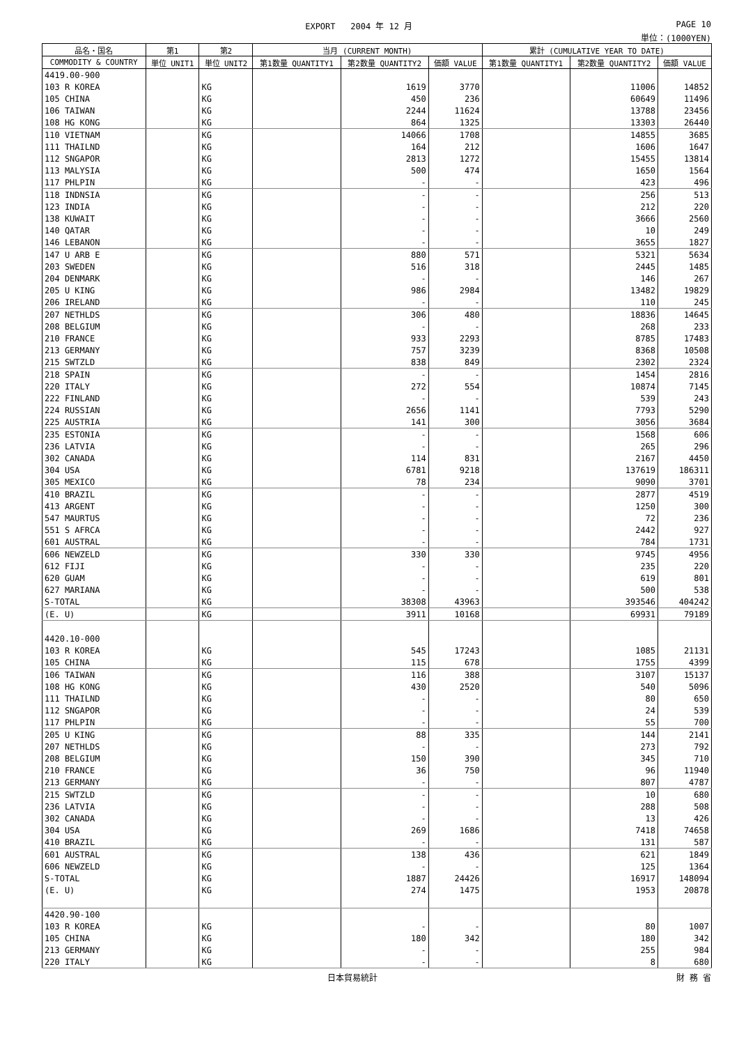EXPORT 2004 年 12 月 PAGE 10
単位：(1000YEN)
| 品名・国名 | 第1 | 第2 | 当月 (CURRENT MONTH) | | | 累計 (CUMULATIVE YEAR TO DATE) | | |
| --- | --- | --- | --- | --- | --- | --- | --- | --- |
| COMMODITY & COUNTRY | 単位 UNIT1 | 単位 UNIT2 | 第1数量 QUANTITY1 | 第2数量 QUANTITY2 | 価額 VALUE | 第1数量 QUANTITY1 | 第2数量 QUANTITY2 | 価額 VALUE |
| 4419.00-900 | | | | | | | | |
| 103 R KOREA | | KG | | 1619 | 3770 | | 11006 | 14852 |
| 105 CHINA | | KG | | 450 | 236 | | 60649 | 11496 |
| 106 TAIWAN | | KG | | 2244 | 11624 | | 13788 | 23456 |
| 108 HG KONG | | KG | | 864 | 1325 | | 13303 | 26440 |
| 110 VIETNAM | | KG | | 14066 | 1708 | | 14855 | 3685 |
| 111 THAILND | | KG | | 164 | 212 | | 1606 | 1647 |
| 112 SNGAPOR | | KG | | 2813 | 1272 | | 15455 | 13814 |
| 113 MALYSIA | | KG | | 500 | 474 | | 1650 | 1564 |
| 117 PHLPIN | | KG | | - | - | | 423 | 496 |
| 118 INDNSIA | | KG | | - | - | | 256 | 513 |
| 123 INDIA | | KG | | - | - | | 212 | 220 |
| 138 KUWAIT | | KG | | - | - | | 3666 | 2560 |
| 140 QATAR | | KG | | - | - | | 10 | 249 |
| 146 LEBANON | | KG | | - | - | | 3655 | 1827 |
| 147 U ARB E | | KG | | 880 | 571 | | 5321 | 5634 |
| 203 SWEDEN | | KG | | 516 | 318 | | 2445 | 1485 |
| 204 DENMARK | | KG | | - | - | | 146 | 267 |
| 205 U KING | | KG | | 986 | 2984 | | 13482 | 19829 |
| 206 IRELAND | | KG | | - | - | | 110 | 245 |
| 207 NETHLDS | | KG | | 306 | 480 | | 18836 | 14645 |
| 208 BELGIUM | | KG | | - | - | | 268 | 233 |
| 210 FRANCE | | KG | | 933 | 2293 | | 8785 | 17483 |
| 213 GERMANY | | KG | | 757 | 3239 | | 8368 | 10508 |
| 215 SWTZLD | | KG | | 838 | 849 | | 2302 | 2324 |
| 218 SPAIN | | KG | | - | - | | 1454 | 2816 |
| 220 ITALY | | KG | | 272 | 554 | | 10874 | 7145 |
| 222 FINLAND | | KG | | - | - | | 539 | 243 |
| 224 RUSSIAN | | KG | | 2656 | 1141 | | 7793 | 5290 |
| 225 AUSTRIA | | KG | | 141 | 300 | | 3056 | 3684 |
| 235 ESTONIA | | KG | | - | - | | 1568 | 606 |
| 236 LATVIA | | KG | | - | - | | 265 | 296 |
| 302 CANADA | | KG | | 114 | 831 | | 2167 | 4450 |
| 304 USA | | KG | | 6781 | 9218 | | 137619 | 186311 |
| 305 MEXICO | | KG | | 78 | 234 | | 9090 | 3701 |
| 410 BRAZIL | | KG | | - | - | | 2877 | 4519 |
| 413 ARGENT | | KG | | - | - | | 1250 | 300 |
| 547 MAURTUS | | KG | | - | - | | 72 | 236 |
| 551 S AFRCA | | KG | | - | - | | 2442 | 927 |
| 601 AUSTRAL | | KG | | - | - | | 784 | 1731 |
| 606 NEWZELD | | KG | | 330 | 330 | | 9745 | 4956 |
| 612 FIJI | | KG | | - | - | | 235 | 220 |
| 620 GUAM | | KG | | - | - | | 619 | 801 |
| 627 MARIANA | | KG | | - | - | | 500 | 538 |
| S-TOTAL | | KG | | 38308 | 43963 | | 393546 | 404242 |
| (E. U) | | KG | | 3911 | 10168 | | 69931 | 79189 |
| 4420.10-000 | | | | | | | | |
| 103 R KOREA | | KG | | 545 | 17243 | | 1085 | 21131 |
| 105 CHINA | | KG | | 115 | 678 | | 1755 | 4399 |
| 106 TAIWAN | | KG | | 116 | 388 | | 3107 | 15137 |
| 108 HG KONG | | KG | | 430 | 2520 | | 540 | 5096 |
| 111 THAILND | | KG | | - | - | | 80 | 650 |
| 112 SNGAPOR | | KG | | - | - | | 24 | 539 |
| 117 PHLPIN | | KG | | - | - | | 55 | 700 |
| 205 U KING | | KG | | 88 | 335 | | 144 | 2141 |
| 207 NETHLDS | | KG | | - | - | | 273 | 792 |
| 208 BELGIUM | | KG | | 150 | 390 | | 345 | 710 |
| 210 FRANCE | | KG | | 36 | 750 | | 96 | 11940 |
| 213 GERMANY | | KG | | - | - | | 807 | 4787 |
| 215 SWTZLD | | KG | | - | - | | 10 | 680 |
| 236 LATVIA | | KG | | - | - | | 288 | 508 |
| 302 CANADA | | KG | | - | - | | 13 | 426 |
| 304 USA | | KG | | 269 | 1686 | | 7418 | 74658 |
| 410 BRAZIL | | KG | | - | - | | 131 | 587 |
| 601 AUSTRAL | | KG | | 138 | 436 | | 621 | 1849 |
| 606 NEWZELD | | KG | | - | - | | 125 | 1364 |
| S-TOTAL | | KG | | 1887 | 24426 | | 16917 | 148094 |
| (E. U) | | KG | | 274 | 1475 | | 1953 | 20878 |
| 4420.90-100 | | | | | | | | |
| 103 R KOREA | | KG | | - | - | | 80 | 1007 |
| 105 CHINA | | KG | | 180 | 342 | | 180 | 342 |
| 213 GERMANY | | KG | | - | - | | 255 | 984 |
| 220 ITALY | | KG | | - | - | | 8 | 680 |
日本貿易統計 財 務 省